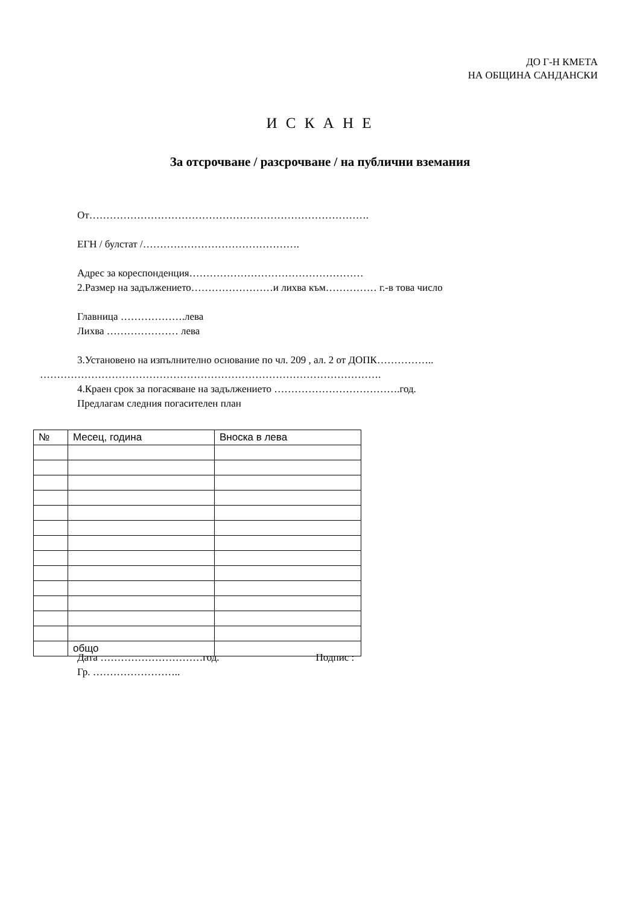ДО Г-Н КМЕТА
НА ОБЩИНА САНДАНСКИ
И С К А Н Е
За отсрочване / разсрочване / на публични вземания
От……………………………………………………………………….
ЕГН / булстат /……………………………………….
Адрес за кореспонденция……………………………………………
2.Размер на задължението……………………и лихва към…………… г.-в това число
Главница ……………….лева
Лихва ………………… лева
3.Установено на изпълнително основание по чл. 209 , ал. 2 от ДОПК……………..
……………………………………………………………………………………….
4.Краен срок за погасяване на задължението ……………………………….год.
Предлагам следния погасителен план
| № | Месец, година | Вноска в лева |
| --- | --- | --- |
| | общо | |
Дата …………………………год. Подпис :
Гр. ……………………..